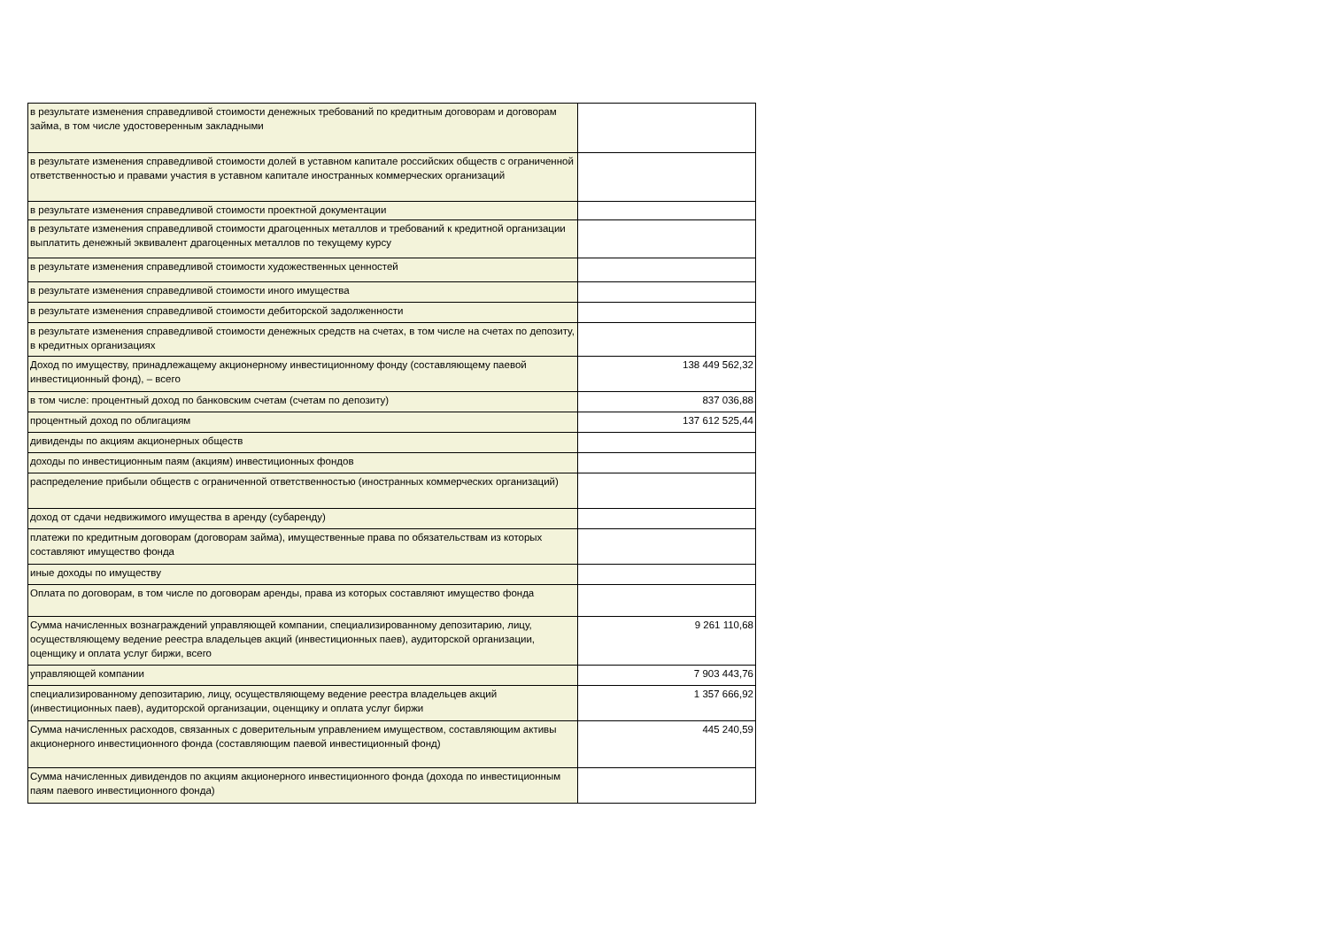| в результате изменения справедливой стоимости денежных требований по кредитным договорам и договорам займа, в том числе удостоверенным закладными | |
| в результате изменения справедливой стоимости долей в уставном капитале российских обществ с ограниченной ответственностью и правами участия в уставном капитале иностранных коммерческих организаций | |
| в результате изменения справедливой стоимости проектной документации | |
| в результате изменения справедливой стоимости драгоценных металлов и требований к кредитной организации выплатить денежный эквивалент драгоценных металлов по текущему курсу | |
| в результате изменения справедливой стоимости художественных ценностей | |
| в результате изменения справедливой стоимости иного имущества | |
| в результате изменения справедливой стоимости дебиторской задолженности | |
| в результате изменения справедливой стоимости денежных средств на счетах, в том числе на счетах по депозиту, в кредитных организациях | |
| Доход по имуществу, принадлежащему акционерному инвестиционному фонду (составляющему паевой инвестиционный фонд), – всего | 138 449 562,32 |
| в том числе: процентный доход по банковским счетам (счетам по депозиту) | 837 036,88 |
| процентный доход по облигациям | 137 612 525,44 |
| дивиденды по акциям акционерных обществ | |
| доходы по инвестиционным паям (акциям) инвестиционных фондов | |
| распределение прибыли обществ с ограниченной ответственностью (иностранных коммерческих организаций) | |
| доход от сдачи недвижимого имущества в аренду (субаренду) | |
| платежи по кредитным договорам (договорам займа), имущественные права по обязательствам из которых составляют имущество фонда | |
| иные доходы по имуществу | |
| Оплата по договорам, в том числе по договорам аренды, права из которых составляют имущество фонда | |
| Сумма начисленных вознаграждений управляющей компании, специализированному депозитарию, лицу, осуществляющему ведение реестра владельцев акций (инвестиционных паев), аудиторской организации, оценщику и оплата услуг биржи, всего | 9 261 110,68 |
| управляющей компании | 7 903 443,76 |
| специализированному депозитарию, лицу, осуществляющему ведение реестра владельцев акций (инвестиционных паев), аудиторской организации, оценщику и оплата услуг биржи | 1 357 666,92 |
| Сумма начисленных расходов, связанных с доверительным управлением имуществом, составляющим активы акционерного инвестиционного фонда (составляющим паевой инвестиционный фонд) | 445 240,59 |
| Сумма начисленных дивидендов по акциям акционерного инвестиционного фонда (дохода по инвестиционным паям паевого инвестиционного фонда) | |